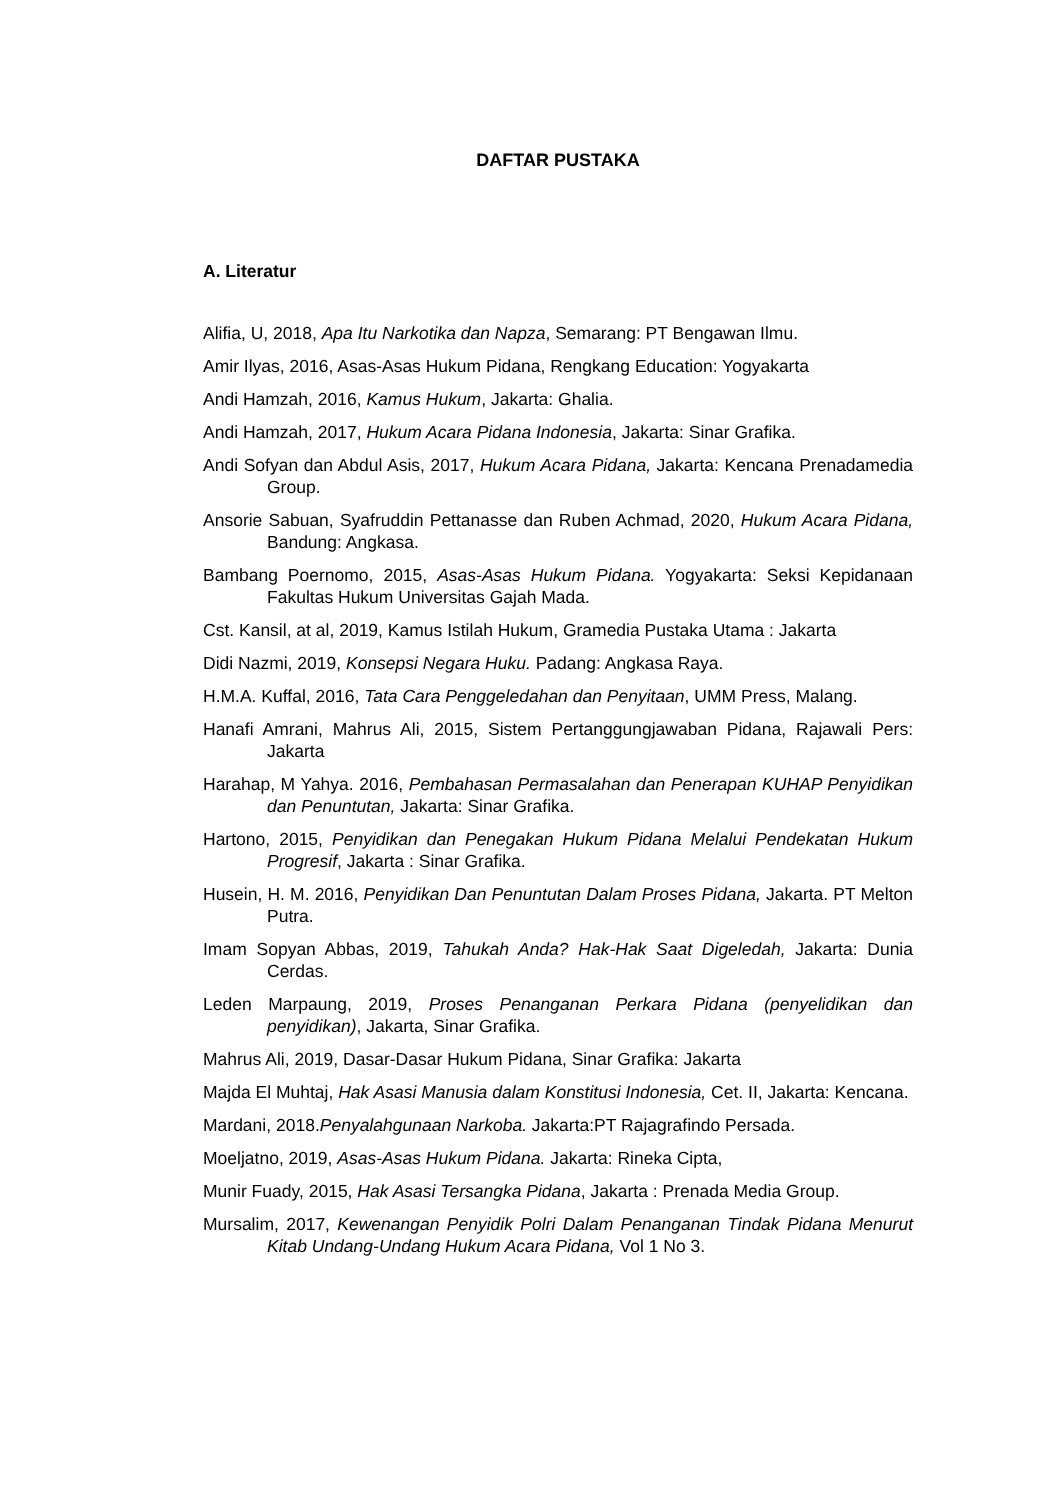DAFTAR PUSTAKA
A. Literatur
Alifia, U, 2018, Apa Itu Narkotika dan Napza, Semarang: PT Bengawan Ilmu.
Amir Ilyas, 2016, Asas-Asas Hukum Pidana, Rengkang Education: Yogyakarta
Andi Hamzah, 2016, Kamus Hukum, Jakarta: Ghalia.
Andi Hamzah, 2017, Hukum Acara Pidana Indonesia, Jakarta: Sinar Grafika.
Andi Sofyan dan Abdul Asis, 2017, Hukum Acara Pidana, Jakarta: Kencana Prenadamedia Group.
Ansorie Sabuan, Syafruddin Pettanasse dan Ruben Achmad, 2020, Hukum Acara Pidana, Bandung: Angkasa.
Bambang Poernomo, 2015, Asas-Asas Hukum Pidana. Yogyakarta: Seksi Kepidanaan Fakultas Hukum Universitas Gajah Mada.
Cst. Kansil, at al, 2019, Kamus Istilah Hukum, Gramedia Pustaka Utama : Jakarta
Didi Nazmi, 2019, Konsepsi Negara Huku. Padang: Angkasa Raya.
H.M.A. Kuffal, 2016, Tata Cara Penggeledahan dan Penyitaan, UMM Press, Malang.
Hanafi Amrani, Mahrus Ali, 2015, Sistem Pertanggungjawaban Pidana, Rajawali Pers: Jakarta
Harahap, M Yahya. 2016, Pembahasan Permasalahan dan Penerapan KUHAP Penyidikan dan Penuntutan, Jakarta: Sinar Grafika.
Hartono, 2015, Penyidikan dan Penegakan Hukum Pidana Melalui Pendekatan Hukum Progresif, Jakarta : Sinar Grafika.
Husein, H. M. 2016, Penyidikan Dan Penuntutan Dalam Proses Pidana, Jakarta. PT Melton Putra.
Imam Sopyan Abbas, 2019, Tahukah Anda? Hak-Hak Saat Digeledah, Jakarta: Dunia Cerdas.
Leden Marpaung, 2019, Proses Penanganan Perkara Pidana (penyelidikan dan penyidikan), Jakarta, Sinar Grafika.
Mahrus Ali, 2019, Dasar-Dasar Hukum Pidana, Sinar Grafika: Jakarta
Majda El Muhtaj, Hak Asasi Manusia dalam Konstitusi Indonesia, Cet. II, Jakarta: Kencana.
Mardani, 2018.Penyalahgunaan Narkoba. Jakarta:PT Rajagrafindo Persada.
Moeljatno, 2019, Asas-Asas Hukum Pidana. Jakarta: Rineka Cipta,
Munir Fuady, 2015, Hak Asasi Tersangka Pidana, Jakarta : Prenada Media Group.
Mursalim, 2017, Kewenangan Penyidik Polri Dalam Penanganan Tindak Pidana Menurut Kitab Undang-Undang Hukum Acara Pidana, Vol 1 No 3.